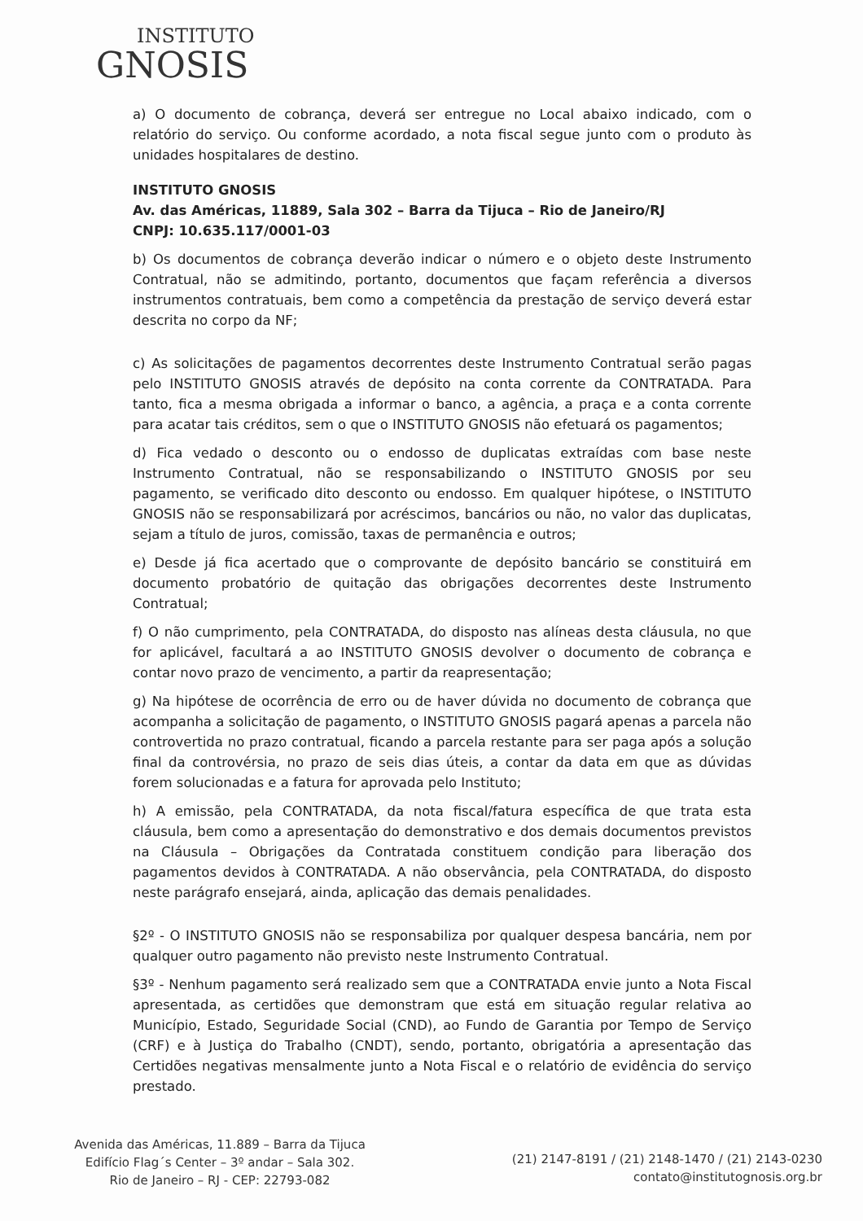INSTITUTO
GNOSIS
a) O documento de cobrança, deverá ser entregue no Local abaixo indicado, com o relatório do serviço. Ou conforme acordado, a nota fiscal segue junto com o produto às unidades hospitalares de destino.
INSTITUTO GNOSIS
Av. das Américas, 11889, Sala 302 – Barra da Tijuca – Rio de Janeiro/RJ
CNPJ: 10.635.117/0001-03
b) Os documentos de cobrança deverão indicar o número e o objeto deste Instrumento Contratual, não se admitindo, portanto, documentos que façam referência a diversos instrumentos contratuais, bem como a competência da prestação de serviço deverá estar descrita no corpo da NF;
c) As solicitações de pagamentos decorrentes deste Instrumento Contratual serão pagas pelo INSTITUTO GNOSIS através de depósito na conta corrente da CONTRATADA. Para tanto, fica a mesma obrigada a informar o banco, a agência, a praça e a conta corrente para acatar tais créditos, sem o que o INSTITUTO GNOSIS não efetuará os pagamentos;
d) Fica vedado o desconto ou o endosso de duplicatas extraídas com base neste Instrumento Contratual, não se responsabilizando o INSTITUTO GNOSIS por seu pagamento, se verificado dito desconto ou endosso. Em qualquer hipótese, o INSTITUTO GNOSIS não se responsabilizará por acréscimos, bancários ou não, no valor das duplicatas, sejam a título de juros, comissão, taxas de permanência e outros;
e) Desde já fica acertado que o comprovante de depósito bancário se constituirá em documento probatório de quitação das obrigações decorrentes deste Instrumento Contratual;
f) O não cumprimento, pela CONTRATADA, do disposto nas alíneas desta cláusula, no que for aplicável, facultará a ao INSTITUTO GNOSIS devolver o documento de cobrança e contar novo prazo de vencimento, a partir da reapresentação;
g) Na hipótese de ocorrência de erro ou de haver dúvida no documento de cobrança que acompanha a solicitação de pagamento, o INSTITUTO GNOSIS pagará apenas a parcela não controvertida no prazo contratual, ficando a parcela restante para ser paga após a solução final da controvérsia, no prazo de seis dias úteis, a contar da data em que as dúvidas forem solucionadas e a fatura for aprovada pelo Instituto;
h) A emissão, pela CONTRATADA, da nota fiscal/fatura específica de que trata esta cláusula, bem como a apresentação do demonstrativo e dos demais documentos previstos na Cláusula – Obrigações da Contratada constituem condição para liberação dos pagamentos devidos à CONTRATADA. A não observância, pela CONTRATADA, do disposto neste parágrafo ensejará, ainda, aplicação das demais penalidades.
§2º - O INSTITUTO GNOSIS não se responsabiliza por qualquer despesa bancária, nem por qualquer outro pagamento não previsto neste Instrumento Contratual.
§3º - Nenhum pagamento será realizado sem que a CONTRATADA envie junto a Nota Fiscal apresentada, as certidões que demonstram que está em situação regular relativa ao Município, Estado, Seguridade Social (CND), ao Fundo de Garantia por Tempo de Serviço (CRF) e à Justiça do Trabalho (CNDT), sendo, portanto, obrigatória a apresentação das Certidões negativas mensalmente junto a Nota Fiscal e o relatório de evidência do serviço prestado.
Avenida das Américas, 11.889 – Barra da Tijuca
Edifício Flag´s Center – 3º andar – Sala 302.
Rio de Janeiro – RJ - CEP: 22793-082
(21) 2147-8191 / (21) 2148-1470 / (21) 2143-0230
contato@institutognosis.org.br